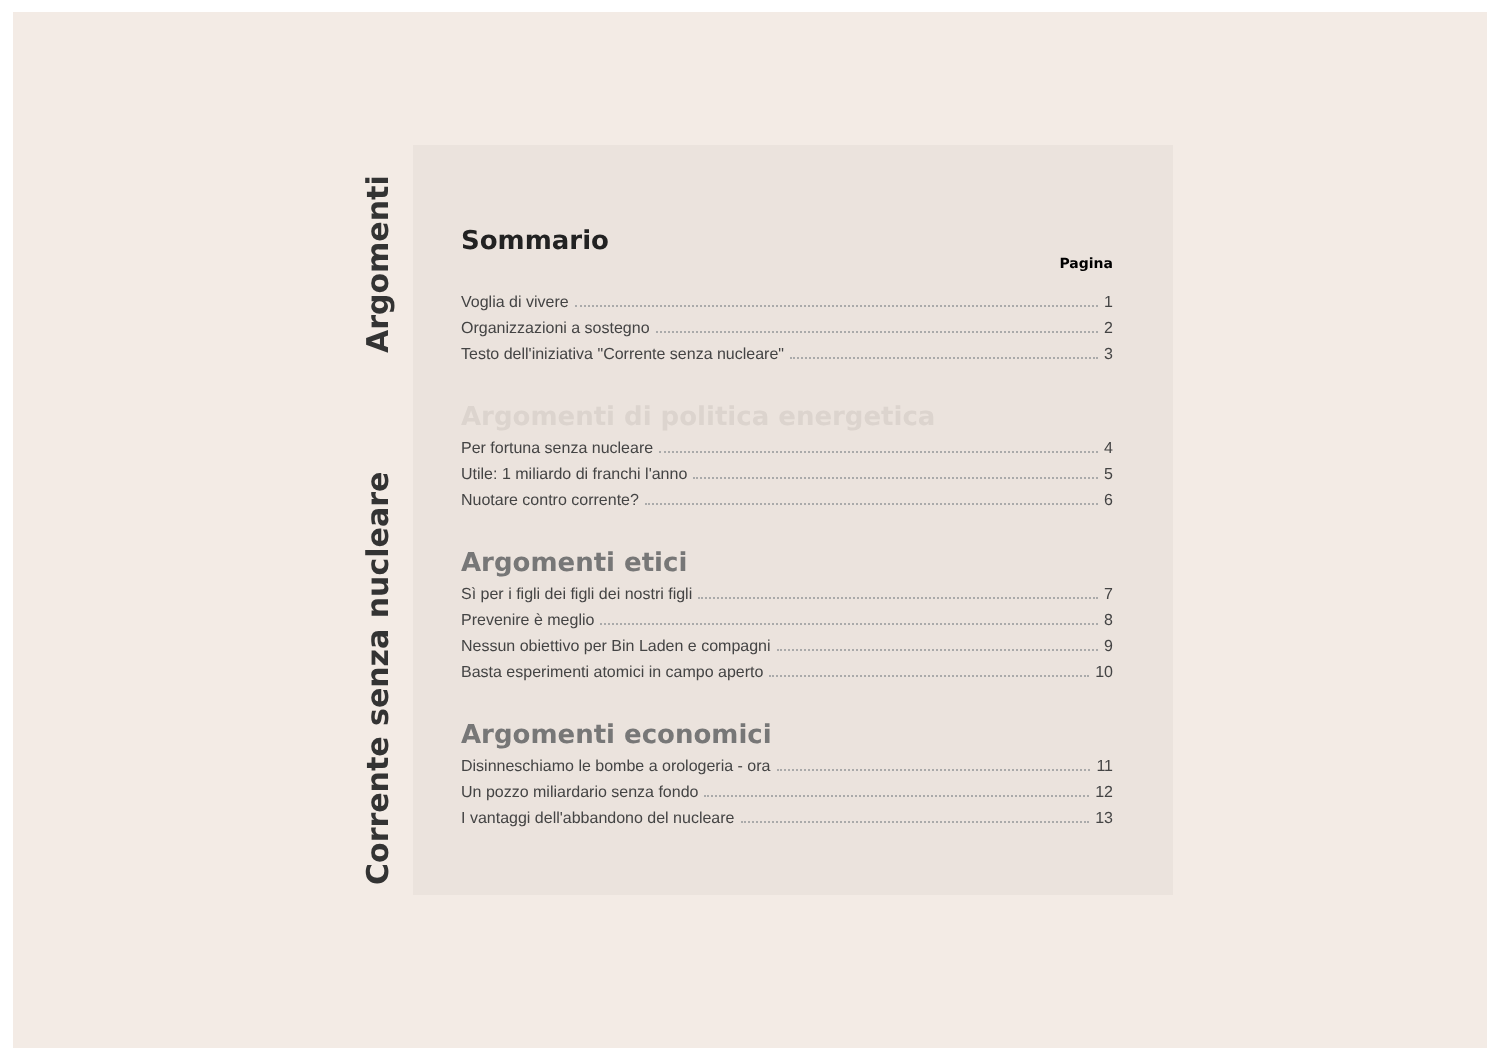Corrente senza nucleare Argomenti
Sommario
Pagina
Voglia di vivere 1
Organizzazioni a sostegno 2
Testo dell'iniziativa "Corrente senza nucleare" 3
Argomenti di politica energetica
Per fortuna senza nucleare 4
Utile: 1 miliardo di franchi l'anno 5
Nuotare contro corrente? 6
Argomenti etici
Sì per i figli dei figli dei nostri figli 7
Prevenire è meglio 8
Nessun obiettivo per Bin Laden e compagni 9
Basta esperimenti atomici in campo aperto 10
Argomenti economici
Disinneschiamo le bombe a orologeria - ora 11
Un pozzo miliardario senza fondo 12
I vantaggi dell'abbandono del nucleare 13